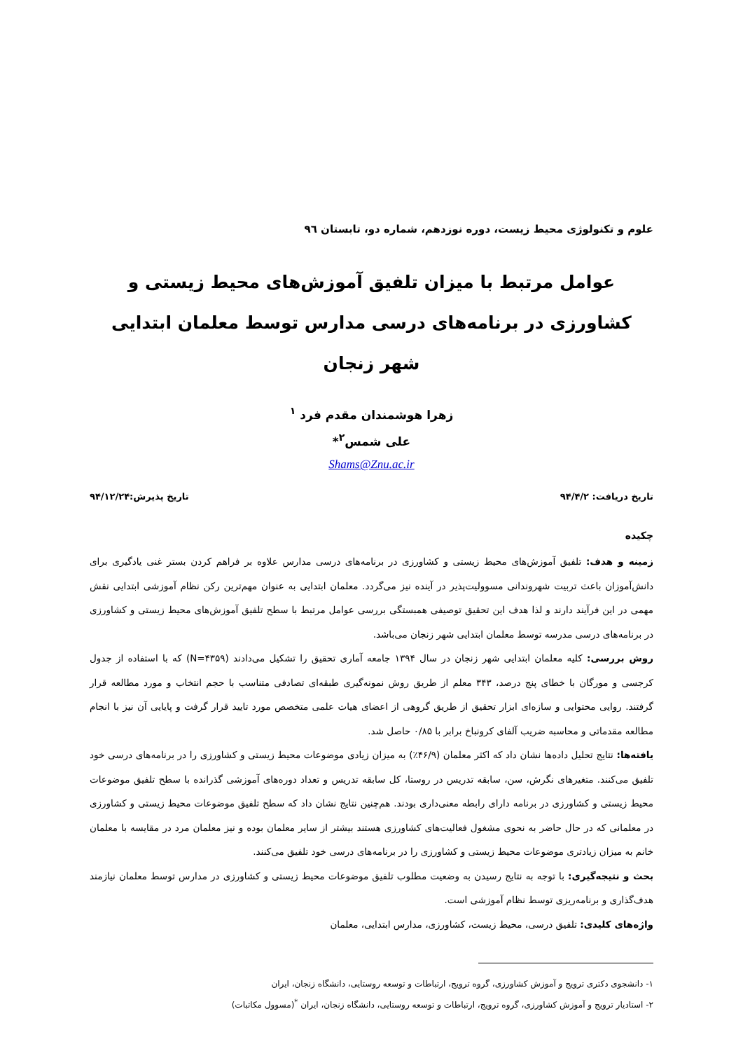علوم و تکنولوژی محیط زیست، دوره نوزدهم، شماره دو، تابستان ٩٦
عوامل مرتبط با میزان تلفیق آموزش‌های محیط زیستی و کشاورزی در برنامه‌های درسی مدارس توسط معلمان ابتدایی شهر زنجان
زهرا هوشمندان مقدم فرد <sup>۱</sup>
علی شمس<sup>۲</sup>*
Shams@Znu.ac.ir
تاریخ دریافت: ۹۴/۴/۲ تاریخ پذیرش:۹۴/۱۲/۲۴
چکیده
زمینه و هدف: تلفیق آموزش‌های محیط زیستی و کشاورزی در برنامه‌های درسی مدارس علاوه بر فراهم کردن بستر غنی یادگیری برای دانش‌آموزان باعث تربیت شهروندانی مسوولیت‌پذیر در آینده نیز می‌گردد. معلمان ابتدایی به عنوان مهم‌ترین رکن نظام آموزشی ابتدایی نقش مهمی در این فرآیند دارند و لذا هدف این تحقیق توصیفی همبستگی بررسی عوامل مرتبط با سطح تلفیق آموزش‌های محیط زیستی و کشاورزی در برنامه‌های درسی مدرسه توسط معلمان ابتدایی شهر زنجان می‌باشد.
روش بررسی: کلیه معلمان ابتدایی شهر زنجان در سال ۱۳۹۴ جامعه آماری تحقیق را تشکیل می‌دادند (N=۴۳۵۹) که با استفاده از جدول کرجسی و مورگان با خطای پنج درصد، ۳۴۳ معلم از طریق روش نمونه‌گیری طبقه‌ای تصادفی متناسب با حجم انتخاب و مورد مطالعه قرار گرفتند. روایی محتوایی و سازه‌ای ابزار تحقیق از طریق گروهی از اعضای هیات علمی متخصص مورد تایید قرار گرفت و پایایی آن نیز با انجام مطالعه مقدماتی و محاسبه ضریب آلفای کرونباخ برابر با ۰/۸۵ حاصل شد.
یافته‌ها: نتایج تحلیل داده‌ها نشان داد که اکثر معلمان (۴۶/۹٪) به میزان زیادی موضوعات محیط زیستی و کشاورزی را در برنامه‌های درسی خود تلفیق می‌کنند. متغیرهای نگرش، سن، سابقه تدریس در روستا، کل سابقه تدریس و تعداد دوره‌های آموزشی گذرانده با سطح تلفیق موضوعات محیط زیستی و کشاورزی در برنامه دارای رابطه معنی‌داری بودند. هم‌چنین نتایج نشان داد که سطح تلفیق موضوعات محیط زیستی و کشاورزی در معلمانی که در حال حاضر به نحوی مشغول فعالیت‌های کشاورزی هستند بیشتر از سایر معلمان بوده و نیز معلمان مرد در مقایسه با معلمان خانم به میزان زیادتری موضوعات محیط زیستی و کشاورزی را در برنامه‌های درسی خود تلفیق می‌کنند.
بحث و نتیجه‌گیری: با توجه به نتایج رسیدن به وضعیت مطلوب تلفیق موضوعات محیط زیستی و کشاورزی در مدارس توسط معلمان نیازمند هدف‌گذاری و برنامه‌ریزی توسط نظام آموزشی است.
واژه‌های کلیدی: تلفیق درسی، محیط زیست، کشاورزی، مدارس ابتدایی، معلمان
۱- دانشجوی دکتری ترویج و آموزش کشاورزی، گروه ترویج، ارتباطات و توسعه روستایی، دانشگاه زنجان، ایران
۲- استادیار ترویج و آموزش کشاورزی، گروه ترویج، ارتباطات و توسعه روستایی، دانشگاه زنجان، ایران <sup>*</sup>(مسوول مکاتبات)